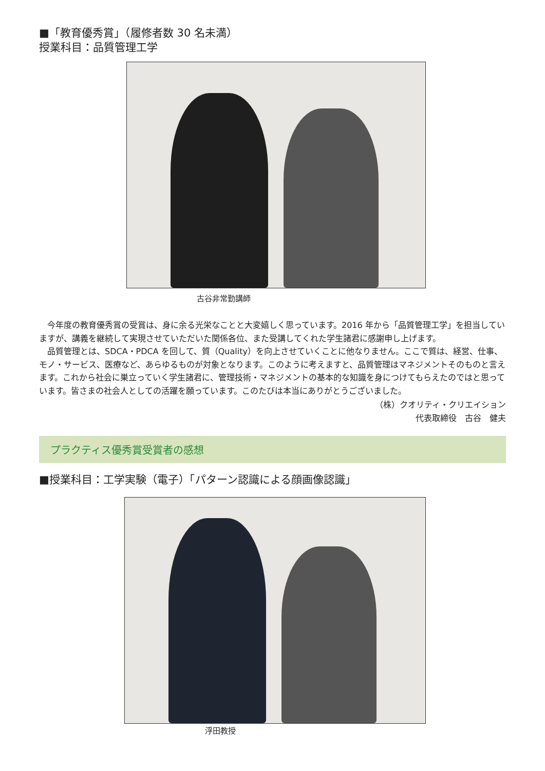■「教育優秀賞」（履修者数 30 名未満）
授業科目：品質管理工学
古谷非常勤講師
今年度の教育優秀賞の受賞は、身に余る光栄なことと大変嬉しく思っています。2016 年から「品質管理工学」を担当していますが、講義を継続して実現させていただいた関係各位、また受講してくれた学生諸君に感謝申し上げます。
品質管理とは、SDCA・PDCA を回して、質（Quality）を向上させていくことに他なりません。ここで質は、経営、仕事、モノ・サービス、医療など、あらゆるものが対象となります。このように考えますと、品質管理はマネジメントそのものと言えます。これから社会に巣立っていく学生諸君に、管理技術・マネジメントの基本的な知識を身につけてもらえたのではと思っています。皆さまの社会人としての活躍を願っています。このたびは本当にありがとうございました。
（株）クオリティ・クリエイション
代表取締役　古谷　健夫
プラクティス優秀賞受賞者の感想
■授業科目：工学実験（電子）「パターン認識による顔画像認識」
浮田教授